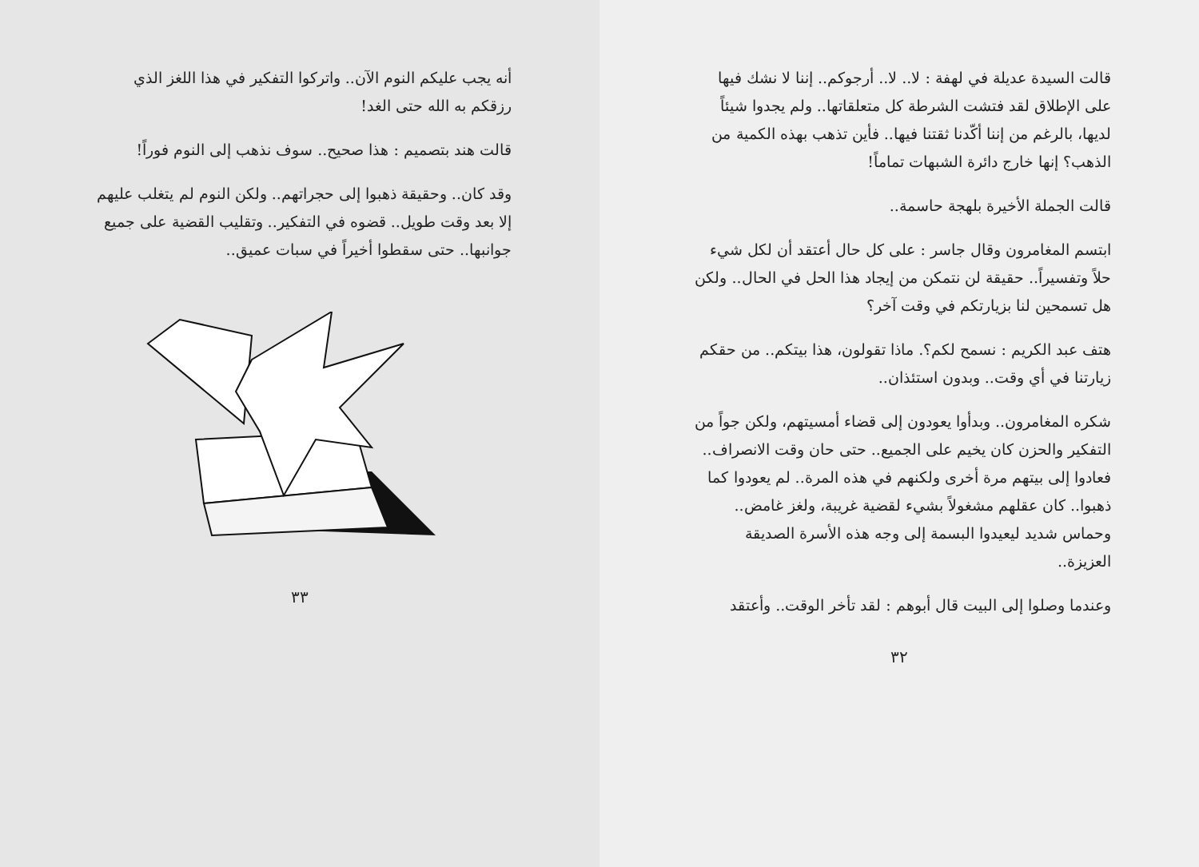قالت السيدة عديلة في لهفة : لا.. لا.. أرجوكم.. إننا لا نشك فيها على الإطلاق لقد فتشت الشرطة كل متعلقاتها.. ولم يجدوا شيئاً لديها، بالرغم من إننا أكّدنا ثقتنا فيها.. فأين تذهب بهذه الكمية من الذهب؟ إنها خارج دائرة الشبهات تماماً!
قالت الجملة الأخيرة بلهجة حاسمة..
ابتسم المغامرون وقال جاسر : على كل حال أعتقد أن لكل شيء حلاً وتفسيراً.. حقيقة لن نتمكن من إيجاد هذا الحل في الحال.. ولكن هل تسمحين لنا بزيارتكم في وقت آخر؟
هتف عبد الكريم : نسمح لكم؟. ماذا تقولون، هذا بيتكم.. من حقكم زيارتنا في أي وقت.. وبدون استئذان..
شكره المغامرون.. وبدأوا يعودون إلى قضاء أمسيتهم، ولكن جواً من التفكير والحزن كان يخيم على الجميع.. حتى حان وقت الانصراف.. فعادوا إلى بيتهم مرة أخرى ولكنهم في هذه المرة.. لم يعودوا كما ذهبوا.. كان عقلهم مشغولاً بشيء لقضية غريبة، ولغز غامض.. وحماس شديد ليعيدوا البسمة إلى وجه هذه الأسرة الصديقة العزيزة..
وعندما وصلوا إلى البيت قال أبوهم : لقد تأخر الوقت.. وأعتقد
٣٢
أنه يجب عليكم النوم الآن.. واتركوا التفكير في هذا اللغز الذي رزقكم به الله حتى الغد!
قالت هند بتصميم : هذا صحيح.. سوف نذهب إلى النوم فوراً!
وقد كان.. وحقيقة ذهبوا إلى حجراتهم.. ولكن النوم لم يتغلب عليهم إلا بعد وقت طويل.. قضوه في التفكير.. وتقليب القضية على جميع جوانبها.. حتى سقطوا أخيراً في سبات عميق..
٣٣